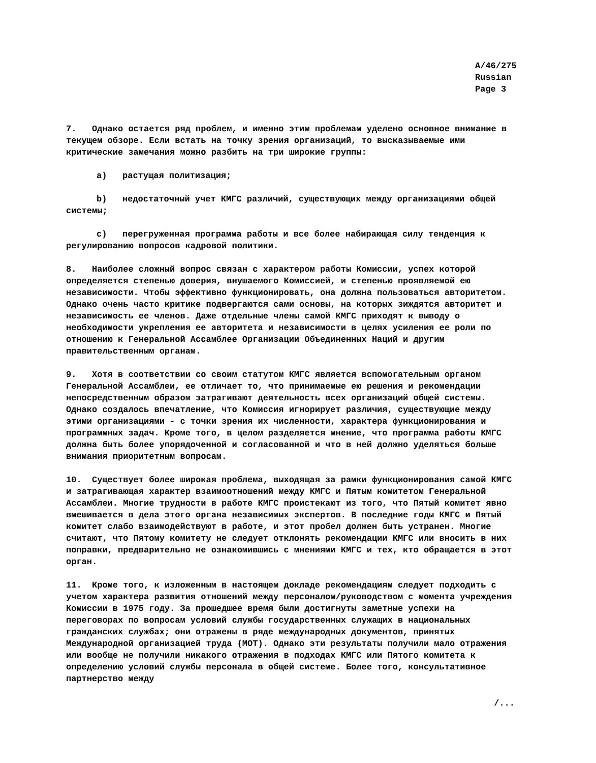A/46/275
Russian
Page 3
7. Однако остается ряд проблем, и именно этим проблемам уделено основное внимание в текущем обзоре. Если встать на точку зрения организаций, то высказываемые ими критические замечания можно разбить на три широкие группы:
a) растущая политизация;
b) недостаточный учет КМГС различий, существующих между организациями общей системы;
c) перегруженная программа работы и все более набирающая силу тенденция к регулированию вопросов кадровой политики.
8. Наиболее сложный вопрос связан с характером работы Комиссии, успех которой определяется степенью доверия, внушаемого Комиссией, и степенью проявляемой ею независимости. Чтобы эффективно функционировать, она должна пользоваться авторитетом. Однако очень часто критике подвергаются сами основы, на которых зиждятся авторитет и независимость ее членов. Даже отдельные члены самой КМГС приходят к выводу о необходимости укрепления ее авторитета и независимости в целях усиления ее роли по отношению к Генеральной Ассамблее Организации Объединенных Наций и другим правительственным органам.
9. Хотя в соответствии со своим статутом КМГС является вспомогательным органом Генеральной Ассамблеи, ее отличает то, что принимаемые ею решения и рекомендации непосредственным образом затрагивают деятельность всех организаций общей системы. Однако создалось впечатление, что Комиссия игнорирует различия, существующие между этими организациями - с точки зрения их численности, характера функционирования и программных задач. Кроме того, в целом разделяется мнение, что программа работы КМГС должна быть более упорядоченной и согласованной и что в ней должно уделяться больше внимания приоритетным вопросам.
10. Существует более широкая проблема, выходящая за рамки функционирования самой КМГС и затрагивающая характер взаимоотношений между КМГС и Пятым комитетом Генеральной Ассамблеи. Многие трудности в работе КМГС проистекают из того, что Пятый комитет явно вмешивается в дела этого органа независимых экспертов. В последние годы КМГС и Пятый комитет слабо взаимодействуют в работе, и этот пробел должен быть устранен. Многие считают, что Пятому комитету не следует отклонять рекомендации КМГС или вносить в них поправки, предварительно не ознакомившись с мнениями КМГС и тех, кто обращается в этот орган.
11. Кроме того, к изложенным в настоящем докладе рекомендациям следует подходить с учетом характера развития отношений между персоналом/руководством с момента учреждения Комиссии в 1975 году. За прошедшее время были достигнуты заметные успехи на переговорах по вопросам условий службы государственных служащих в национальных гражданских службах; они отражены в ряде международных документов, принятых Международной организацией труда (МОТ). Однако эти результаты получили мало отражения или вообще не получили никакого отражения в подходах КМГС или Пятого комитета к определению условий службы персонала в общей системе. Более того, консультативное партнерство между
/...